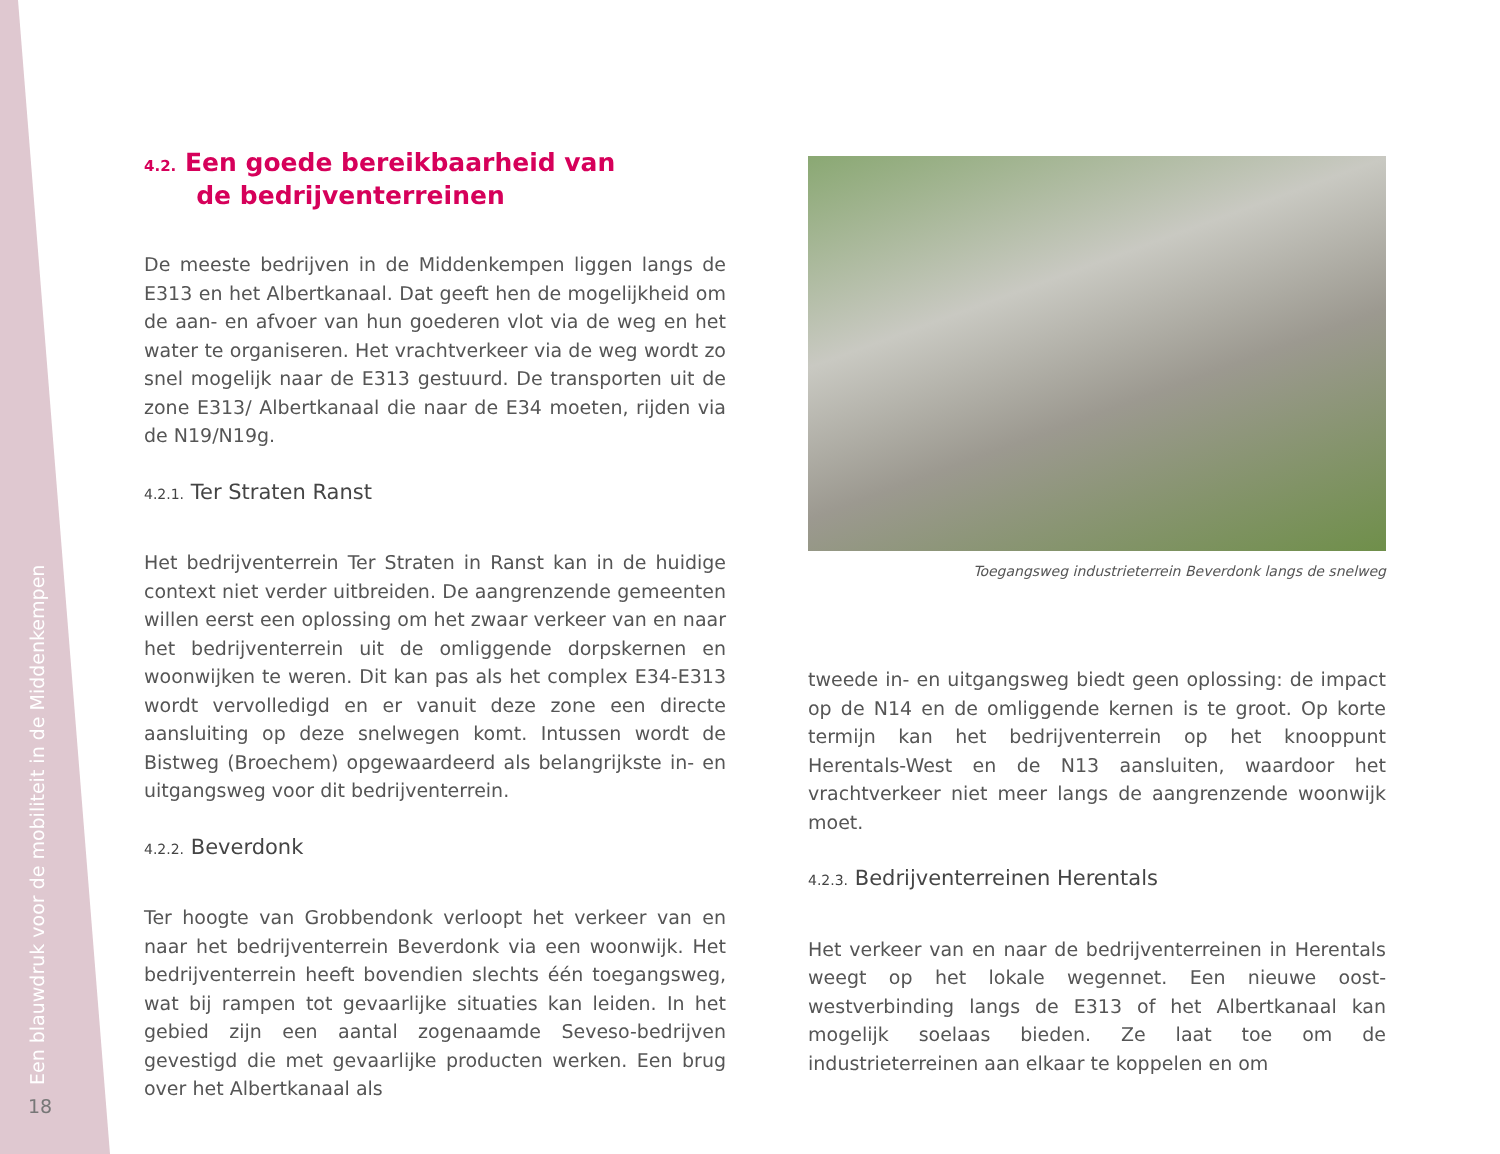Een blauwdruk voor de mobiliteit in de Middenkempen 18
4.2. Een goede bereikbaarheid van
de bedrijventerreinen
De meeste bedrijven in de Middenkempen liggen langs de E313 en het Albertkanaal. Dat geeft hen de mogelijkheid om de aan- en afvoer van hun goederen vlot via de weg en het water te organiseren. Het vrachtverkeer via de weg wordt zo snel moge­lijk naar de E313 gestuurd. De transporten uit de zone E313/ Albertkanaal die naar de E34 moeten, rijden via de N19/N19g.
4.2.1. Ter Straten Ranst
Het bedrijventerrein Ter Straten in Ranst kan in de huidige context niet verder uitbreiden. De aangrenzende gemeenten willen eerst een oplossing om het zwaar verkeer van en naar het bedrijventerrein uit de omliggende dorpskernen en woon­wijken te weren. Dit kan pas als het complex E34-E313 wordt vervolledigd en er vanuit deze zone een directe aansluiting op deze snelwegen komt. Intussen wordt de Bistweg (Broechem) opgewaardeerd als belangrijkste in- en uitgangsweg voor dit bedrijventerrein.
4.2.2. Beverdonk
Ter hoogte van Grobbendonk verloopt het verkeer van en naar het bedrijventerrein Beverdonk via een woonwijk. Het bedrij­venterrein heeft bovendien slechts één toegangsweg, wat bij rampen tot gevaarlijke situaties kan leiden. In het gebied zijn een aantal zogenaamde Seveso-bedrijven gevestigd die met gevaarlijke producten werken. Een brug over het Albertkanaal als
Toegangsweg industrieterrein Beverdonk langs de snelweg
tweede in- en uitgangsweg biedt geen oplossing: de impact op de N14 en de omliggende kernen is te groot. Op korte termijn kan het bedrijventerrein op het knooppunt Herentals-West en de N13 aansluiten, waardoor het vrachtverkeer niet meer langs de aangrenzende woonwijk moet.
4.2.3. Bedrijventerreinen Herentals
Het verkeer van en naar de bedrijventerreinen in Herentals weegt op het lokale wegennet. Een nieuwe oost-westverbinding langs de E313 of het Albertkanaal kan mogelijk soelaas bieden. Ze laat toe om de industrieterreinen aan elkaar te koppelen en om